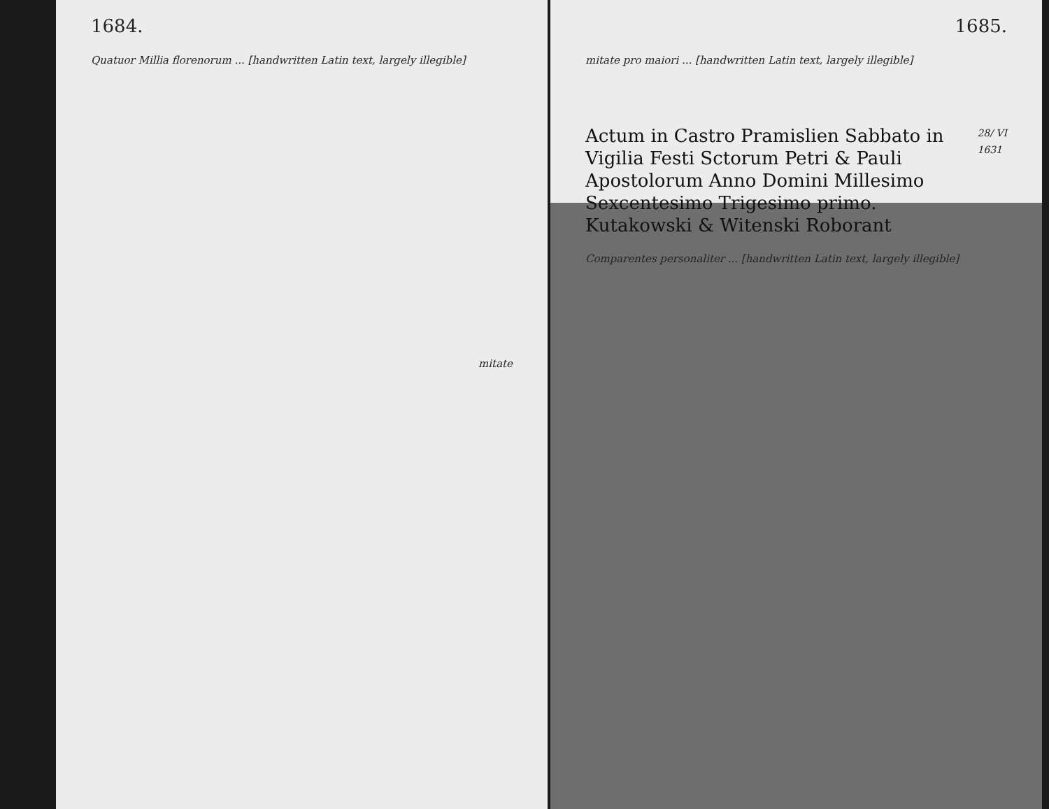1684.
Quatuor Millia florenorum ... [handwritten Latin text, largely illegible]
mitate
1685.
mitate pro maiori ... [handwritten Latin text, largely illegible]
28/ VI
1631
Actum in Castro Pramislien Sabbato in Vigilia Festi Sctorum Petri & Pauli Apostolorum Anno Domini Millesimo Sexcentesimo Trigesimo primo.
Kutakowski & Witenski Roborant
Comparentes personaliter ... [handwritten Latin text, largely illegible]